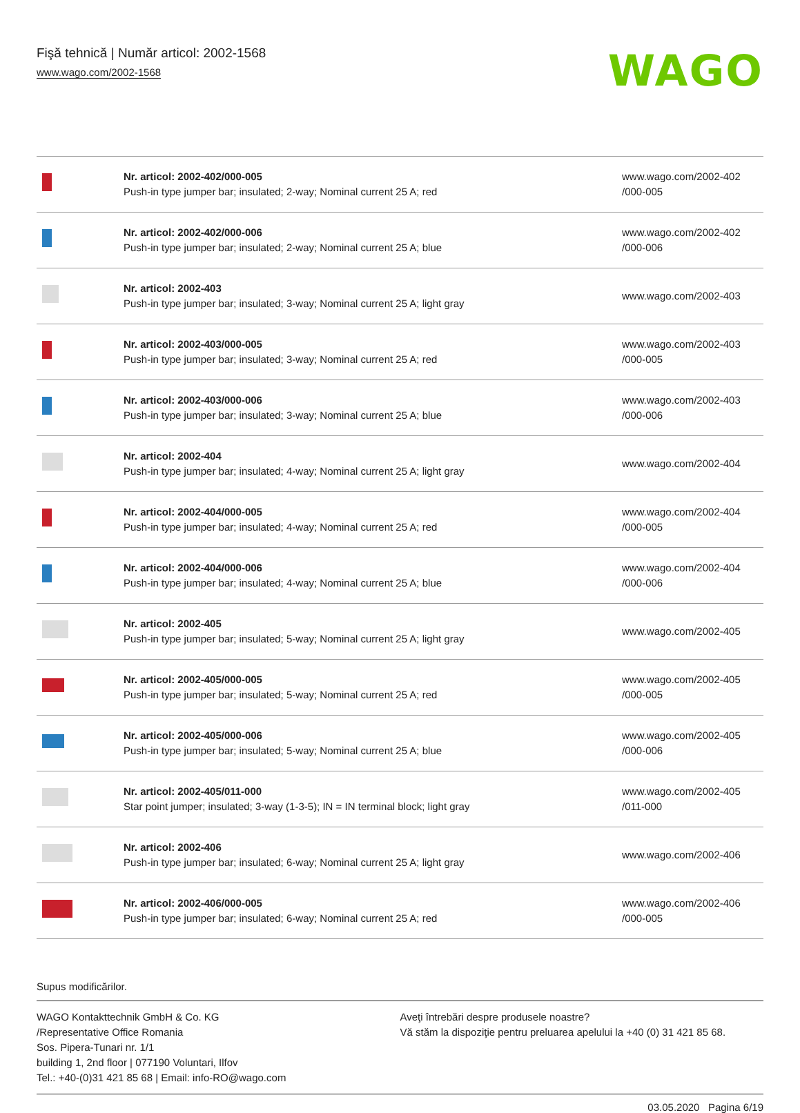Fişă tehnică | Număr articol: 2002-1568
www.wago.com/2002-1568
WAGO
| | Nr. articol: 2002-402/000-005 Push-in type jumper bar; insulated; 2-way; Nominal current 25 A; red | www.wago.com/2002-402 /000-005 |
| | Nr. articol: 2002-402/000-006 Push-in type jumper bar; insulated; 2-way; Nominal current 25 A; blue | www.wago.com/2002-402 /000-006 |
| | Nr. articol: 2002-403 Push-in type jumper bar; insulated; 3-way; Nominal current 25 A; light gray | www.wago.com/2002-403 |
| | Nr. articol: 2002-403/000-005 Push-in type jumper bar; insulated; 3-way; Nominal current 25 A; red | www.wago.com/2002-403 /000-005 |
| | Nr. articol: 2002-403/000-006 Push-in type jumper bar; insulated; 3-way; Nominal current 25 A; blue | www.wago.com/2002-403 /000-006 |
| | Nr. articol: 2002-404 Push-in type jumper bar; insulated; 4-way; Nominal current 25 A; light gray | www.wago.com/2002-404 |
| | Nr. articol: 2002-404/000-005 Push-in type jumper bar; insulated; 4-way; Nominal current 25 A; red | www.wago.com/2002-404 /000-005 |
| | Nr. articol: 2002-404/000-006 Push-in type jumper bar; insulated; 4-way; Nominal current 25 A; blue | www.wago.com/2002-404 /000-006 |
| | Nr. articol: 2002-405 Push-in type jumper bar; insulated; 5-way; Nominal current 25 A; light gray | www.wago.com/2002-405 |
| | Nr. articol: 2002-405/000-005 Push-in type jumper bar; insulated; 5-way; Nominal current 25 A; red | www.wago.com/2002-405 /000-005 |
| | Nr. articol: 2002-405/000-006 Push-in type jumper bar; insulated; 5-way; Nominal current 25 A; blue | www.wago.com/2002-405 /000-006 |
| | Nr. articol: 2002-405/011-000 Star point jumper; insulated; 3-way (1-3-5); IN = IN terminal block; light gray | www.wago.com/2002-405 /011-000 |
| | Nr. articol: 2002-406 Push-in type jumper bar; insulated; 6-way; Nominal current 25 A; light gray | www.wago.com/2002-406 |
| | Nr. articol: 2002-406/000-005 Push-in type jumper bar; insulated; 6-way; Nominal current 25 A; red | www.wago.com/2002-406 /000-005 |
Supus modificărilor.
WAGO Kontakttechnik GmbH & Co. KG
/Representative Office Romania
Sos. Pipera-Tunari nr. 1/1
building 1, 2nd floor | 077190 Voluntari, Ilfov
Tel.: +40-(0)31 421 85 68 | Email: info-RO@wago.com
Aveţi întrebări despre produsele noastre?
Vă stăm la dispoziţie pentru preluarea apelului la +40 (0) 31 421 85 68.
03.05.2020 Pagina 6/19